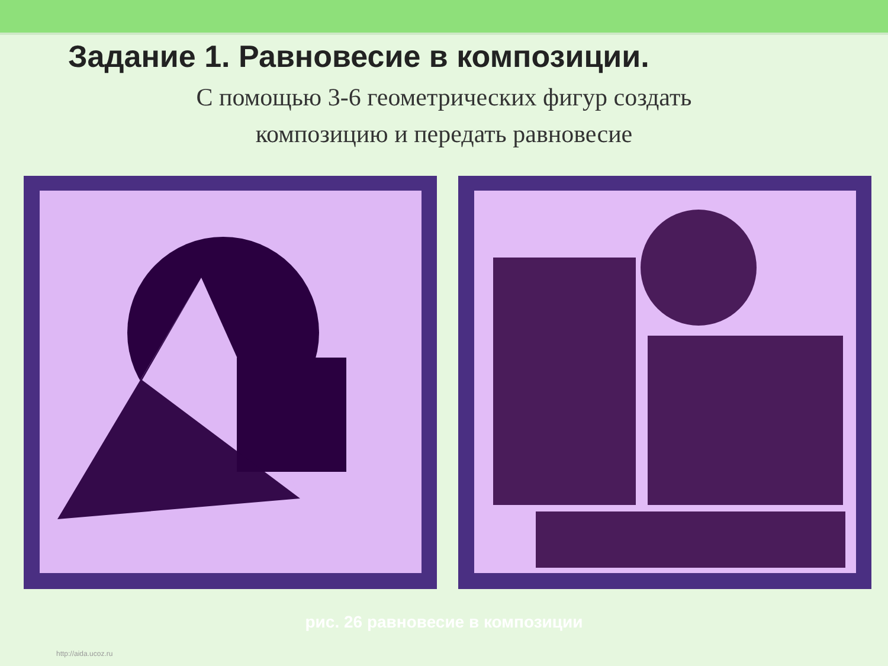Задание 1. Равновесие в композиции.
С помощью 3-6 геометрических фигур создать
композицию и передать равновесие
рис. 26 равновесие в композиции
http://aida.ucoz.ru